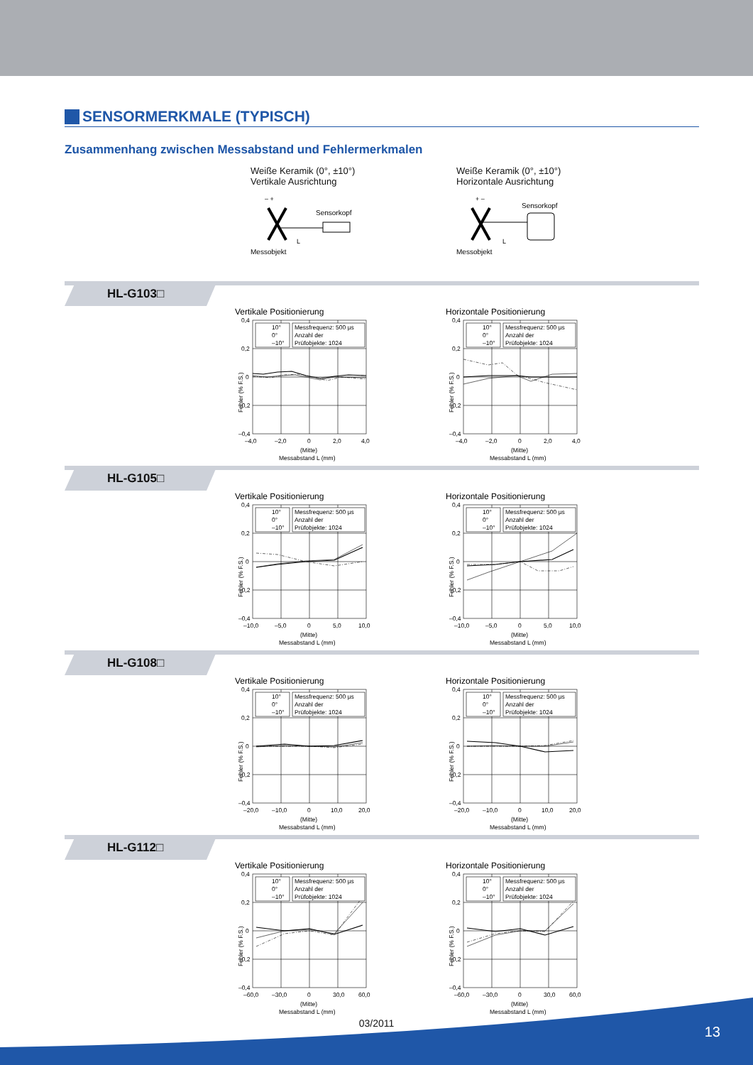SENSORMERKMALE (TYPISCH)
Zusammenhang zwischen Messabstand und Fehlermerkmalen
Weiße Keramik (0°, ±10°)
Vertikale Ausrichtung
– +
Sensorkopf
L
Messobjekt
Weiße Keramik (0°, ±10°)
Horizontale Ausrichtung
+ –
Sensorkopf
L
Messobjekt
HL-G103□
Vertikale Positionierung
10°
0°
–10°
Messfrequenz: 500 μs
Anzahl der
Prüfobjekte: 1024
0,4
0,2
0
–0,2
–0,4
–4,0
–2,0
0
2,0
4,0
(Mitte)
Messabstand L (mm)
Fehler (% F.S.)
Horizontale Positionierung
10°
0°
–10°
Messfrequenz: 500 μs
Anzahl der
Prüfobjekte: 1024
0,4
0,2
0
–0,2
–0,4
–4,0
–2,0
0
2,0
4,0
(Mitte)
Messabstand L (mm)
Fehler (% F.S.)
HL-G105□
Vertikale Positionierung
10°
0°
–10°
Messfrequenz: 500 μs
Anzahl der
Prüfobjekte: 1024
0,4
0,2
0
–0,2
–0,4
–10,0
–5,0
0
5,0
10,0
(Mitte)
Messabstand L (mm)
Fehler (% F.S.)
Horizontale Positionierung
10°
0°
–10°
Messfrequenz: 500 μs
Anzahl der
Prüfobjekte: 1024
0,4
0,2
0
–0,2
–0,4
–10,0
–5,0
0
5,0
10,0
(Mitte)
Messabstand L (mm)
Fehler (% F.S.)
HL-G108□
Vertikale Positionierung
10°
0°
–10°
Messfrequenz: 500 μs
Anzahl der
Prüfobjekte: 1024
0,4
0,2
0
–0,2
–0,4
–20,0
–10,0
0
10,0
20,0
(Mitte)
Messabstand L (mm)
Fehler (% F.S.)
Horizontale Positionierung
10°
0°
–10°
Messfrequenz: 500 μs
Anzahl der
Prüfobjekte: 1024
0,4
0,2
0
–0,2
–0,4
–20,0
–10,0
0
10,0
20,0
(Mitte)
Messabstand L (mm)
Fehler (% F.S.)
HL-G112□
Vertikale Positionierung
10°
0°
–10°
Messfrequenz: 500 μs
Anzahl der
Prüfobjekte: 1024
0,4
0,2
0
–0,2
–0,4
–60,0
–30,0
0
30,0
60,0
(Mitte)
Messabstand L (mm)
Fehler (% F.S.)
Horizontale Positionierung
10°
0°
–10°
Messfrequenz: 500 μs
Anzahl der
Prüfobjekte: 1024
0,4
0,2
0
–0,2
–0,4
–60,0
–30,0
0
30,0
60,0
(Mitte)
Messabstand L (mm)
Fehler (% F.S.)
03/2011
13